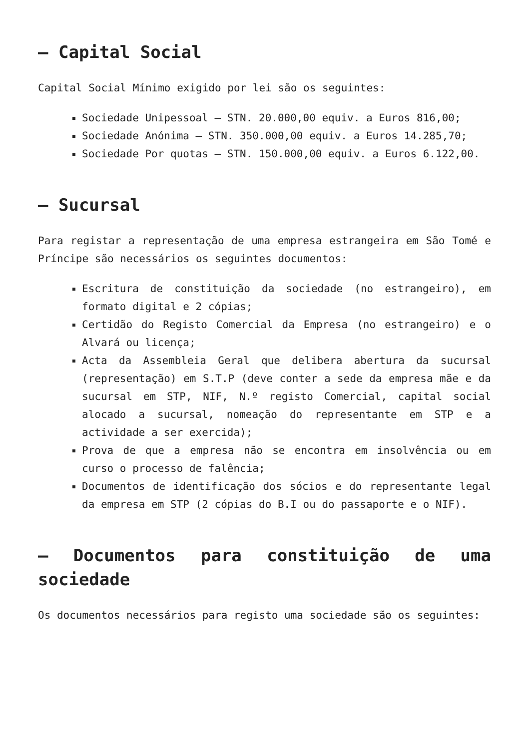– Capital Social
Capital Social Mínimo exigido por lei são os seguintes:
Sociedade Unipessoal – STN. 20.000,00 equiv. a Euros 816,00;
Sociedade Anónima – STN. 350.000,00 equiv. a Euros 14.285,70;
Sociedade Por quotas – STN. 150.000,00 equiv. a Euros 6.122,00.
– Sucursal
Para registar a representação de uma empresa estrangeira em São Tomé e Príncipe são necessários os seguintes documentos:
Escritura de constituição da sociedade (no estrangeiro), em formato digital e 2 cópias;
Certidão do Registo Comercial da Empresa (no estrangeiro) e o Alvará ou licença;
Acta da Assembleia Geral que delibera abertura da sucursal (representação) em S.T.P (deve conter a sede da empresa mãe e da sucursal em STP, NIF, N.º registo Comercial, capital social alocado a sucursal, nomeação do representante em STP e a actividade a ser exercida);
Prova de que a empresa não se encontra em insolvência ou em curso o processo de falência;
Documentos de identificação dos sócios e do representante legal da empresa em STP (2 cópias do B.I ou do passaporte e o NIF).
– Documentos para constituição de uma sociedade
Os documentos necessários para registo uma sociedade são os seguintes: